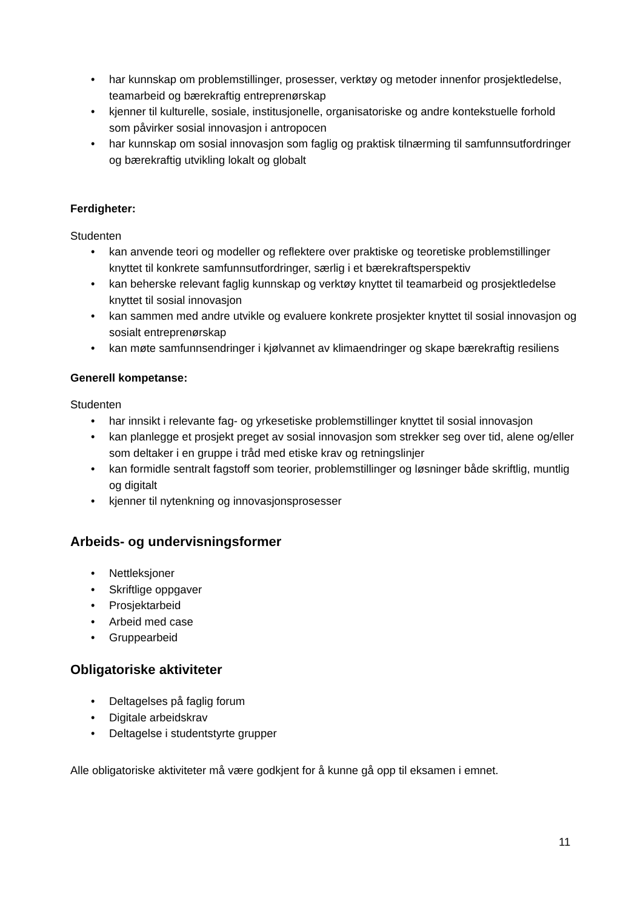• har kunnskap om problemstillinger, prosesser, verktøy og metoder innenfor prosjektledelse, teamarbeid og bærekraftig entreprenørskap
• kjenner til kulturelle, sosiale, institusjonelle, organisatoriske og andre kontekstuelle forhold som påvirker sosial innovasjon i antropocen
• har kunnskap om sosial innovasjon som faglig og praktisk tilnærming til samfunnsutfordringer og bærekraftig utvikling lokalt og globalt
Ferdigheter:
Studenten
• kan anvende teori og modeller og reflektere over praktiske og teoretiske problemstillinger knyttet til konkrete samfunnsutfordringer, særlig i et bærekraftsperspektiv
• kan beherske relevant faglig kunnskap og verktøy knyttet til teamarbeid og prosjektledelse knyttet til sosial innovasjon
• kan sammen med andre utvikle og evaluere konkrete prosjekter knyttet til sosial innovasjon og sosialt entreprenørskap
• kan møte samfunnsendringer i kjølvannet av klimaendringer og skape bærekraftig resiliens
Generell kompetanse:
Studenten
• har innsikt i relevante fag- og yrkesetiske problemstillinger knyttet til sosial innovasjon
• kan planlegge et prosjekt preget av sosial innovasjon som strekker seg over tid, alene og/eller som deltaker i en gruppe i tråd med etiske krav og retningslinjer
• kan formidle sentralt fagstoff som teorier, problemstillinger og løsninger både skriftlig, muntlig og digitalt
• kjenner til nytenkning og innovasjonsprosesser
Arbeids- og undervisningsformer
• Nettleksjoner
• Skriftlige oppgaver
• Prosjektarbeid
• Arbeid med case
• Gruppearbeid
Obligatoriske aktiviteter
• Deltagelses på faglig forum
• Digitale arbeidskrav
• Deltagelse i studentstyrte grupper
Alle obligatoriske aktiviteter må være godkjent for å kunne gå opp til eksamen i emnet.
11